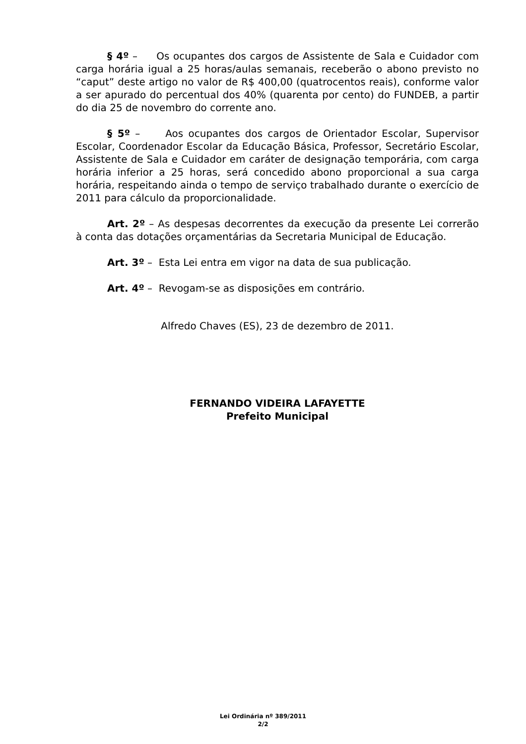§ 4º – Os ocupantes dos cargos de Assistente de Sala e Cuidador com carga horária igual a 25 horas/aulas semanais, receberão o abono previsto no “caput” deste artigo no valor de R$ 400,00 (quatrocentos reais), conforme valor a ser apurado do percentual dos 40% (quarenta por cento) do FUNDEB, a partir do dia 25 de novembro do corrente ano.
§ 5º – Aos ocupantes dos cargos de Orientador Escolar, Supervisor Escolar, Coordenador Escolar da Educação Básica, Professor, Secretário Escolar, Assistente de Sala e Cuidador em caráter de designação temporária, com carga horária inferior a 25 horas, será concedido abono proporcional a sua carga horária, respeitando ainda o tempo de serviço trabalhado durante o exercício de 2011 para cálculo da proporcionalidade.
Art. 2º – As despesas decorrentes da execução da presente Lei correrão à conta das dotações orçamentárias da Secretaria Municipal de Educação.
Art. 3º – Esta Lei entra em vigor na data de sua publicação.
Art. 4º – Revogam-se as disposições em contrário.
Alfredo Chaves (ES), 23 de dezembro de 2011.
FERNANDO VIDEIRA LAFAYETTE
Prefeito Municipal
Lei Ordinária nº 389/2011
2/2